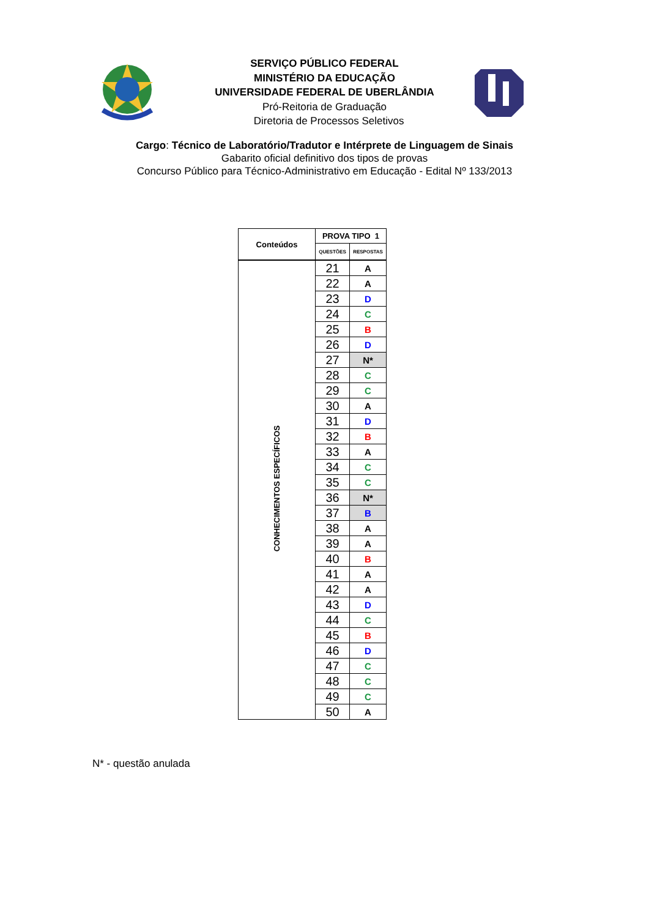SERVIÇO PÚBLICO FEDERAL
MINISTÉRIO DA EDUCAÇÃO
UNIVERSIDADE FEDERAL DE UBERLÂNDIA
Pró-Reitoria de Graduação
Diretoria de Processos Seletivos
Cargo: Técnico de Laboratório/Tradutor e Intérprete de Linguagem de Sinais
Gabarito oficial definitivo dos tipos de provas
Concurso Público para Técnico-Administrativo em Educação - Edital Nº 133/2013
| Conteúdos | PROVA TIPO 1 | |
| --- | --- | --- |
| | QUESTÕES | RESPOSTAS |
| CONHECIMENTOS ESPECÍFICOS | 21 | A |
| | 22 | A |
| | 23 | D |
| | 24 | C |
| | 25 | B |
| | 26 | D |
| | 27 | N* |
| | 28 | C |
| | 29 | C |
| | 30 | A |
| | 31 | D |
| | 32 | B |
| | 33 | A |
| | 34 | C |
| | 35 | C |
| | 36 | N* |
| | 37 | B |
| | 38 | A |
| | 39 | A |
| | 40 | B |
| | 41 | A |
| | 42 | A |
| | 43 | D |
| | 44 | C |
| | 45 | B |
| | 46 | D |
| | 47 | C |
| | 48 | C |
| | 49 | C |
| | 50 | A |
N* - questão anulada